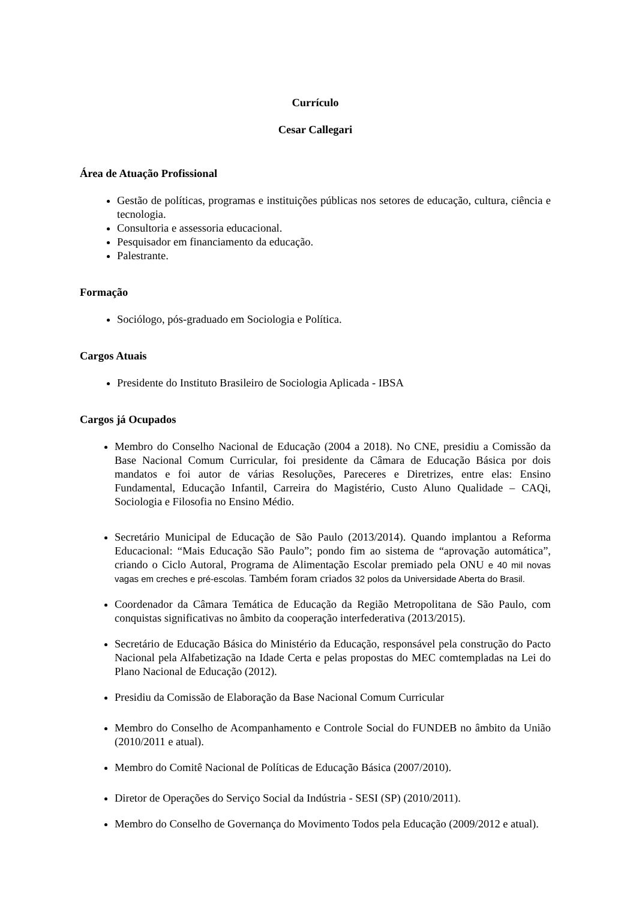Currículo
Cesar Callegari
Área de Atuação Profissional
Gestão de políticas, programas e instituições públicas nos setores de educação, cultura, ciência e tecnologia.
Consultoria e assessoria educacional.
Pesquisador em financiamento da educação.
Palestrante.
Formação
Sociólogo, pós-graduado em Sociologia e Política.
Cargos Atuais
Presidente do Instituto Brasileiro de Sociologia Aplicada - IBSA
Cargos já Ocupados
Membro do Conselho Nacional de Educação (2004 a 2018). No CNE, presidiu a Comissão da Base Nacional Comum Curricular, foi presidente da Câmara de Educação Básica por dois mandatos e foi autor de várias Resoluções, Pareceres e Diretrizes, entre elas: Ensino Fundamental, Educação Infantil, Carreira do Magistério, Custo Aluno Qualidade – CAQi, Sociologia e Filosofia no Ensino Médio.
Secretário Municipal de Educação de São Paulo (2013/2014). Quando implantou a Reforma Educacional: “Mais Educação São Paulo”; pondo fim ao sistema de “aprovação automática”, criando o Ciclo Autoral, Programa de Alimentação Escolar premiado pela ONU e 40 mil novas vagas em creches e pré-escolas. Também foram criados 32 polos da Universidade Aberta do Brasil.
Coordenador da Câmara Temática de Educação da Região Metropolitana de São Paulo, com conquistas significativas no âmbito da cooperação interfederativa (2013/2015).
Secretário de Educação Básica do Ministério da Educação, responsável pela construção do Pacto Nacional pela Alfabetização na Idade Certa e pelas propostas do MEC comtempladas na Lei do Plano Nacional de Educação (2012).
Presidiu da Comissão de Elaboração da Base Nacional Comum Curricular
Membro do Conselho de Acompanhamento e Controle Social do FUNDEB no âmbito da União (2010/2011 e atual).
Membro do Comitê Nacional de Políticas de Educação Básica (2007/2010).
Diretor de Operações do Serviço Social da Indústria - SESI (SP) (2010/2011).
Membro do Conselho de Governança do Movimento Todos pela Educação (2009/2012 e atual).